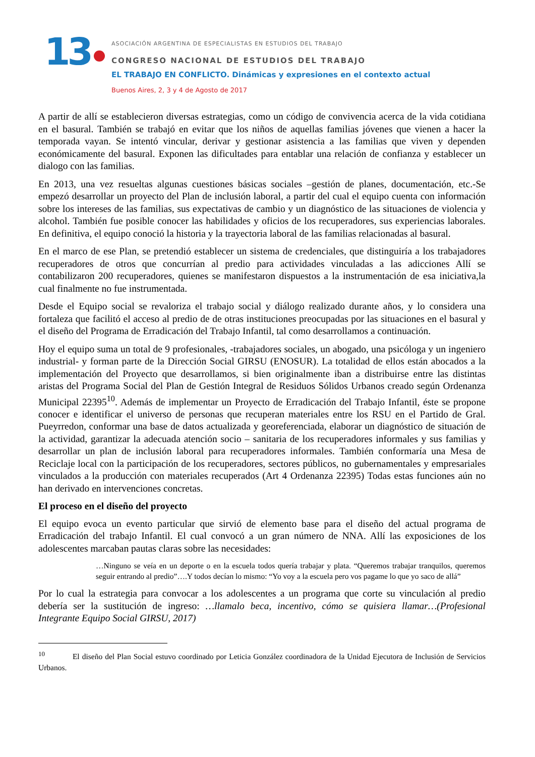13
ASOCIACIÓN ARGENTINA DE ESPECIALISTAS EN ESTUDIOS DEL TRABAJO
CONGRESO NACIONAL DE ESTUDIOS DEL TRABAJO
EL TRABAJO EN CONFLICTO. Dinámicas y expresiones en el contexto actual
Buenos Aires, 2, 3 y 4 de Agosto de 2017
A partir de allí se establecieron diversas estrategias, como un código de convivencia acerca de la vida cotidiana en el basural. También se trabajó en evitar que los niños de aquellas familias jóvenes que vienen a hacer la temporada vayan. Se intentó vincular, derivar y gestionar asistencia a las familias que viven y dependen económicamente del basural. Exponen las dificultades para entablar una relación de confianza y establecer un dialogo con las familias.
En 2013, una vez resueltas algunas cuestiones básicas sociales –gestión de planes, documentación, etc.-Se empezó desarrollar un proyecto del Plan de inclusión laboral, a partir del cual el equipo cuenta con información sobre los intereses de las familias, sus expectativas de cambio y un diagnóstico de las situaciones de violencia y alcohol. También fue posible conocer las habilidades y oficios de los recuperadores, sus experiencias laborales. En definitiva, el equipo conoció la historia y la trayectoria laboral de las familias relacionadas al basural.
En el marco de ese Plan, se pretendió establecer un sistema de credenciales, que distinguiría a los trabajadores recuperadores de otros que concurrían al predio para actividades vinculadas a las adicciones Allí se contabilizaron 200 recuperadores, quienes se manifestaron dispuestos a la instrumentación de esa iniciativa,la cual finalmente no fue instrumentada.
Desde el Equipo social se revaloriza el trabajo social y diálogo realizado durante años, y lo considera una fortaleza que facilitó el acceso al predio de de otras instituciones preocupadas por las situaciones en el basural y el diseño del Programa de Erradicación del Trabajo Infantil, tal como desarrollamos a continuación.
Hoy el equipo suma un total de 9 profesionales, -trabajadores sociales, un abogado, una psicóloga y un ingeniero industrial- y forman parte de la Dirección Social GIRSU (ENOSUR). La totalidad de ellos están abocados a la implementación del Proyecto que desarrollamos, si bien originalmente iban a distribuirse entre las distintas aristas del Programa Social del Plan de Gestión Integral de Residuos Sólidos Urbanos creado según Ordenanza Municipal 22395<sup>10</sup>. Además de implementar un Proyecto de Erradicación del Trabajo Infantil, éste se propone conocer e identificar el universo de personas que recuperan materiales entre los RSU en el Partido de Gral. Pueyrredon, conformar una base de datos actualizada y georeferenciada, elaborar un diagnóstico de situación de la actividad, garantizar la adecuada atención socio – sanitaria de los recuperadores informales y sus familias y desarrollar un plan de inclusión laboral para recuperadores informales. También conformaría una Mesa de Reciclaje local con la participación de los recuperadores, sectores públicos, no gubernamentales y empresariales vinculados a la producción con materiales recuperados (Art 4 Ordenanza 22395) Todas estas funciones aún no han derivado en intervenciones concretas.
El proceso en el diseño del proyecto
El equipo evoca un evento particular que sirvió de elemento base para el diseño del actual programa de Erradicación del trabajo Infantil. El cual convocó a un gran número de NNA. Allí las exposiciones de los adolescentes marcaban pautas claras sobre las necesidades:
…Ninguno se veía en un deporte o en la escuela todos quería trabajar y plata. “Queremos trabajar tranquilos, queremos seguir entrando al predio”….Y todos decían lo mismo: “Yo voy a la escuela pero vos pagame lo que yo saco de allá”
Por lo cual la estrategia para convocar a los adolescentes a un programa que corte su vinculación al predio debería ser la sustitución de ingreso: …llamalo beca, incentivo, cómo se quisiera llamar…(Profesional Integrante Equipo Social GIRSU, 2017)
<sup>10</sup> El diseño del Plan Social estuvo coordinado por Leticia González coordinadora de la Unidad Ejecutora de Inclusión de Servicios Urbanos.